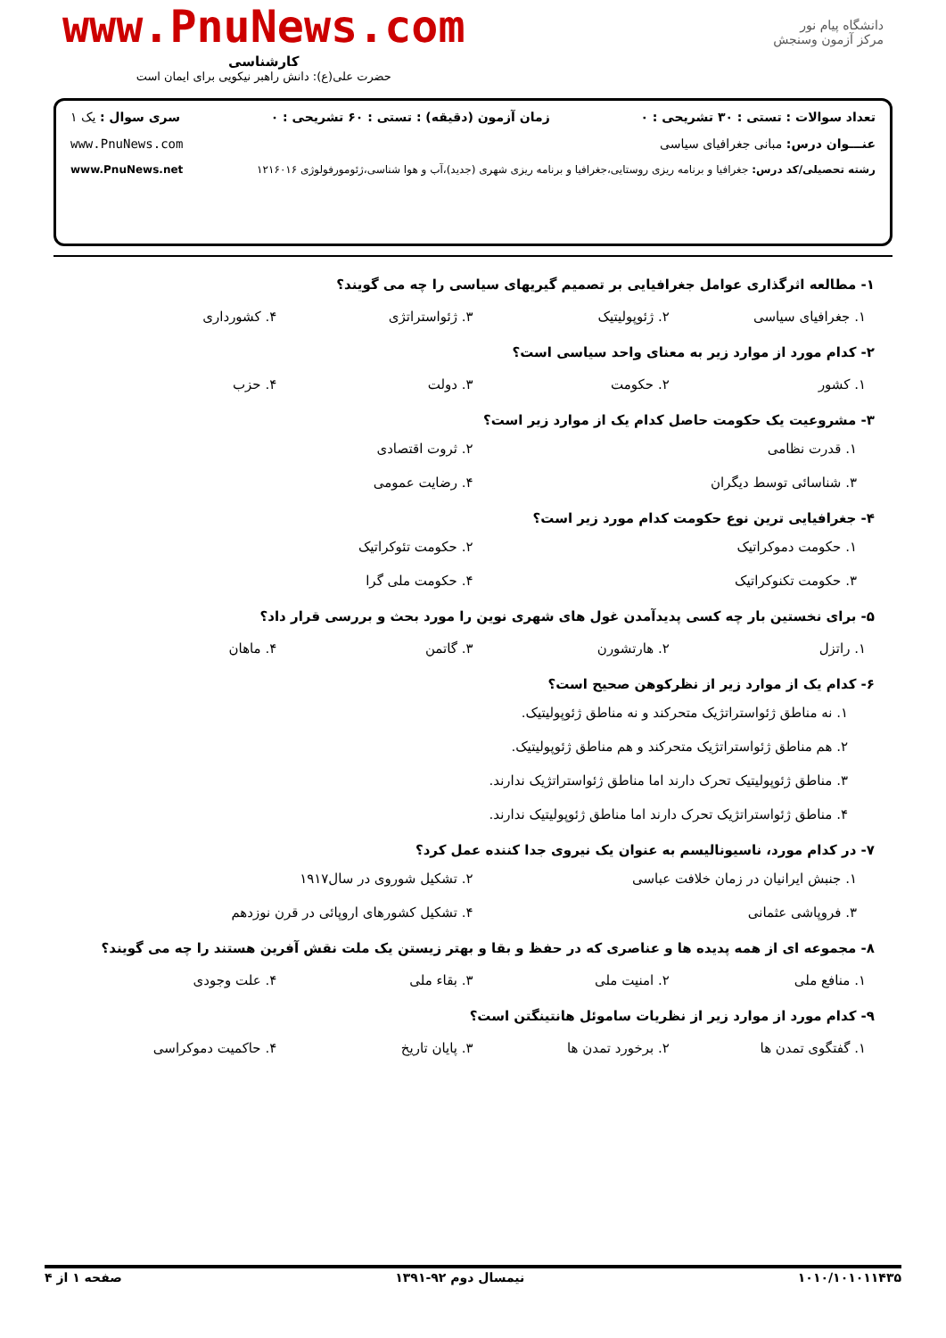دانشگاه پیام نور
مرکز آزمون وسنجش
www.PnuNews.com
کارشناسی
حضرت علی(ع): دانش راهبر نیکویی برای ایمان است
تعداد سوالات : تستی : ۳۰ تشریحی : ۰ زمان آزمون (دقیقه) : تستی : ۶۰ تشریحی : ۰ سری سوال : یک ۱
عنـــوان درس: مبانی جغرافیای سیاسی www.PnuNews.com
رشته تحصیلی/کد درس: جغرافیا و برنامه ریزی روستایی،جغرافیا و برنامه ریزی شهری (جدید)،آب و هوا شناسی،ژئومورفولوژی ۱۲۱۶۰۱۶ www.PnuNews.net
۱- مطالعه اثرگذاری عوامل جغرافیایی بر تصمیم گیریهای سیاسی را چه می گویند؟
۱. جغرافیای سیاسی ۲. ژئوپولیتیک ۳. ژئواستراتژی ۴. کشورداری
۲- کدام مورد از موارد زیر به معنای واحد سیاسی است؟
۱. کشور ۲. حکومت ۳. دولت ۴. حزب
۳- مشروعیت یک حکومت حاصل کدام یک از موارد زیر است؟
۱. قدرت نظامی ۲. ثروت اقتصادی ۳. شناسائی توسط دیگران ۴. رضایت عمومی
۴- جغرافیایی ترین نوع حکومت کدام مورد زیر است؟
۱. حکومت دموکراتیک ۲. حکومت تئوکراتیک ۳. حکومت تکنوکراتیک ۴. حکومت ملی گرا
۵- برای نخستین بار چه کسی پدیدآمدن غول های شهری نوین را مورد بحث و بررسی قرار داد؟
۱. راتزل ۲. هارتشورن ۳. گاتمن ۴. ماهان
۶- کدام یک از موارد زیر از نظرکوهن صحیح است؟
۱. نه مناطق ژئواستراتژیک متحرکند و نه مناطق ژئوپولیتیک.
۲. هم مناطق ژئواستراتژیک متحرکند و هم مناطق ژئوپولیتیک.
۳. مناطق ژئوپولیتیک تحرک دارند اما مناطق ژئواستراتژیک ندارند.
۴. مناطق ژئواستراتژیک تحرک دارند اما مناطق ژئوپولیتیک ندارند.
۷- در کدام مورد، ناسیونالیسم به عنوان یک نیروی جدا کننده عمل کرد؟
۱. جنبش ایرانیان در زمان خلافت عباسی ۲. تشکیل شوروی در سال۱۹۱۷ ۳. فروپاشی عثمانی ۴. تشکیل کشورهای اروپائی در قرن نوزدهم
۸- مجموعه ای از همه پدیده ها و عناصری که در حفظ و بقا و بهتر زیستن یک ملت نقش آفرین هستند را چه می گویند؟
۱. منافع ملی ۲. امنیت ملی ۳. بقاء ملی ۴. علت وجودی
۹- کدام مورد از موارد زیر از نظریات ساموئل هانتینگتن است؟
۱. گفتگوی تمدن ها ۲. برخورد تمدن ها ۳. پایان تاریخ ۴. حاکمیت دموکراسی
۱۰۱۰/۱۰۱۰۱۱۴۳۵ نیمسال دوم ۹۲-۱۳۹۱ صفحه ۱ از ۴